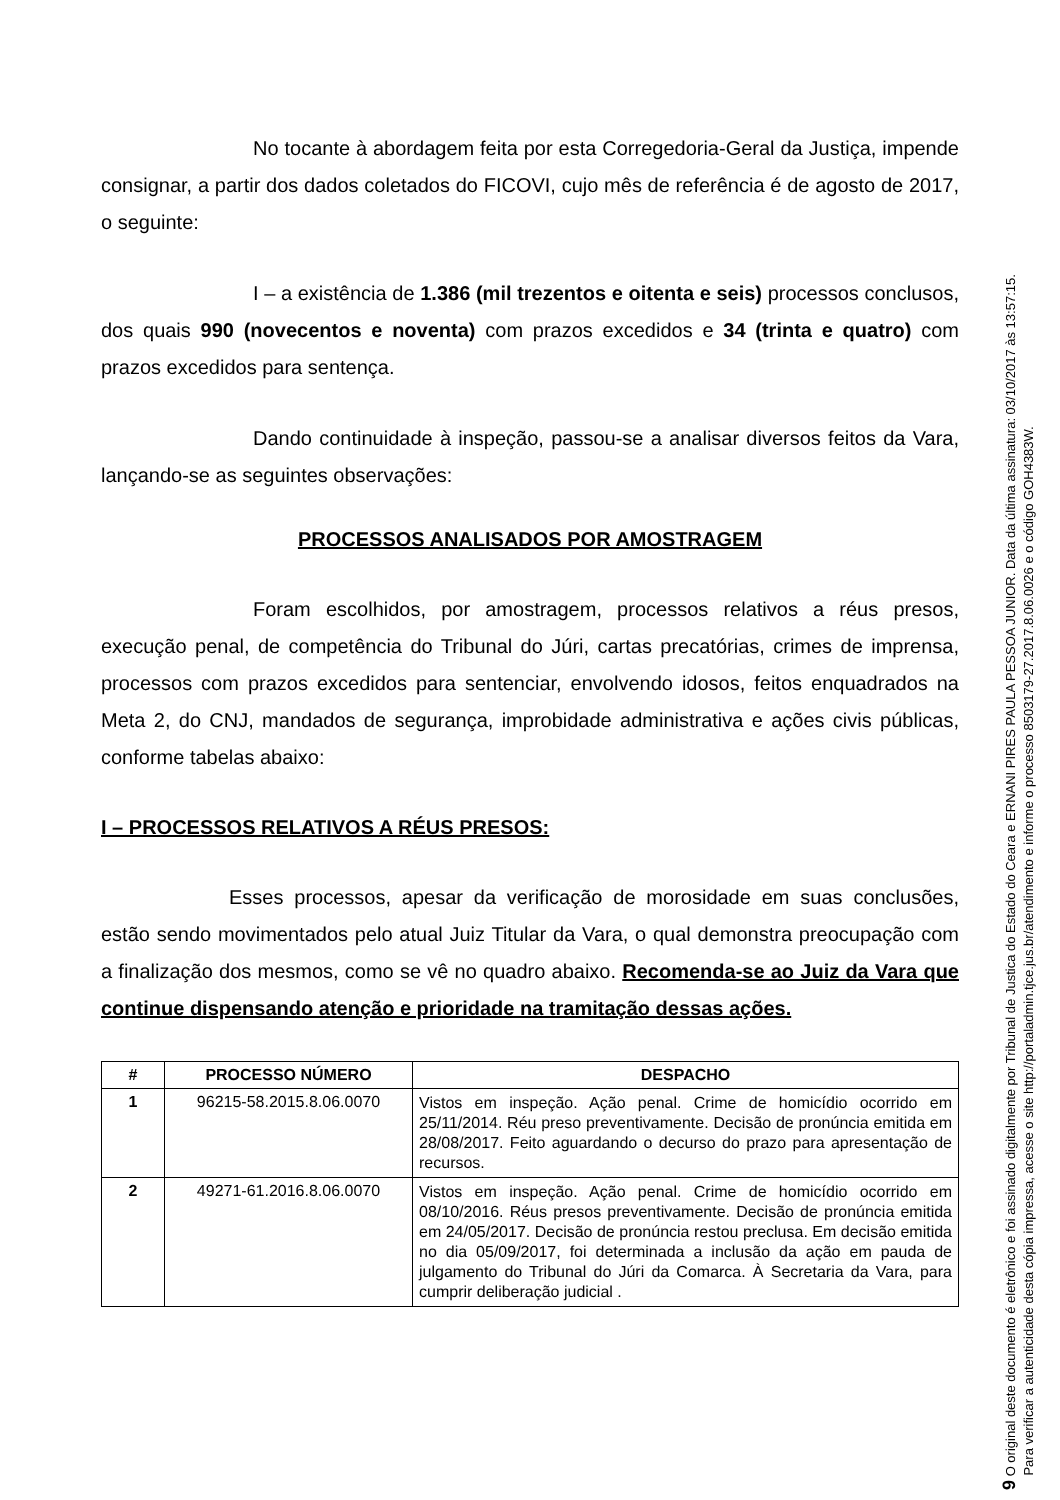No tocante à abordagem feita por esta Corregedoria-Geral da Justiça, impende consignar, a partir dos dados coletados do FICOVI, cujo mês de referência é de agosto de 2017, o seguinte:
I – a existência de 1.386 (mil trezentos e oitenta e seis) processos conclusos, dos quais 990 (novecentos e noventa) com prazos excedidos e 34 (trinta e quatro) com prazos excedidos para sentença.
Dando continuidade à inspeção, passou-se a analisar diversos feitos da Vara, lançando-se as seguintes observações:
PROCESSOS ANALISADOS POR AMOSTRAGEM
Foram escolhidos, por amostragem, processos relativos a réus presos, execução penal, de competência do Tribunal do Júri, cartas precatórias, crimes de imprensa, processos com prazos excedidos para sentenciar, envolvendo idosos, feitos enquadrados na Meta 2, do CNJ, mandados de segurança, improbidade administrativa e ações civis públicas, conforme tabelas abaixo:
I – PROCESSOS RELATIVOS A RÉUS PRESOS:
Esses processos, apesar da verificação de morosidade em suas conclusões, estão sendo movimentados pelo atual Juiz Titular da Vara, o qual demonstra preocupação com a finalização dos mesmos, como se vê no quadro abaixo. Recomenda-se ao Juiz da Vara que continue dispensando atenção e prioridade na tramitação dessas ações.
| # | PROCESSO NÚMERO | DESPACHO |
| --- | --- | --- |
| 1 | 96215-58.2015.8.06.0070 | Vistos em inspeção. Ação penal. Crime de homicídio ocorrido em 25/11/2014. Réu preso preventivamente. Decisão de pronúncia emitida em 28/08/2017. Feito aguardando o decurso do prazo para apresentação de recursos. |
| 2 | 49271-61.2016.8.06.0070 | Vistos em inspeção. Ação penal. Crime de homicídio ocorrido em 08/10/2016. Réus presos preventivamente. Decisão de pronúncia emitida em 24/05/2017. Decisão de pronúncia restou preclusa. Em decisão emitida no dia 05/09/2017, foi determinada a inclusão da ação em pauda de julgamento do Tribunal do Júri da Comarca. À Secretaria da Vara, para cumprir deliberação judicial . |
9 O original deste documento é eletrônico e foi assinado digitalmente por Tribunal de Justica do Estado do Ceara e ERNANI PIRES PAULA PESSOA JUNIOR. Data da última assinatura: 03/10/2017 às 13:57:15.
Para verificar a autenticidade desta cópia impressa, acesse o site http://portaladmin.tjce.jus.br/atendimento e informe o processo 8503179-27.2017.8.06.0026 e o código GOH4383W.